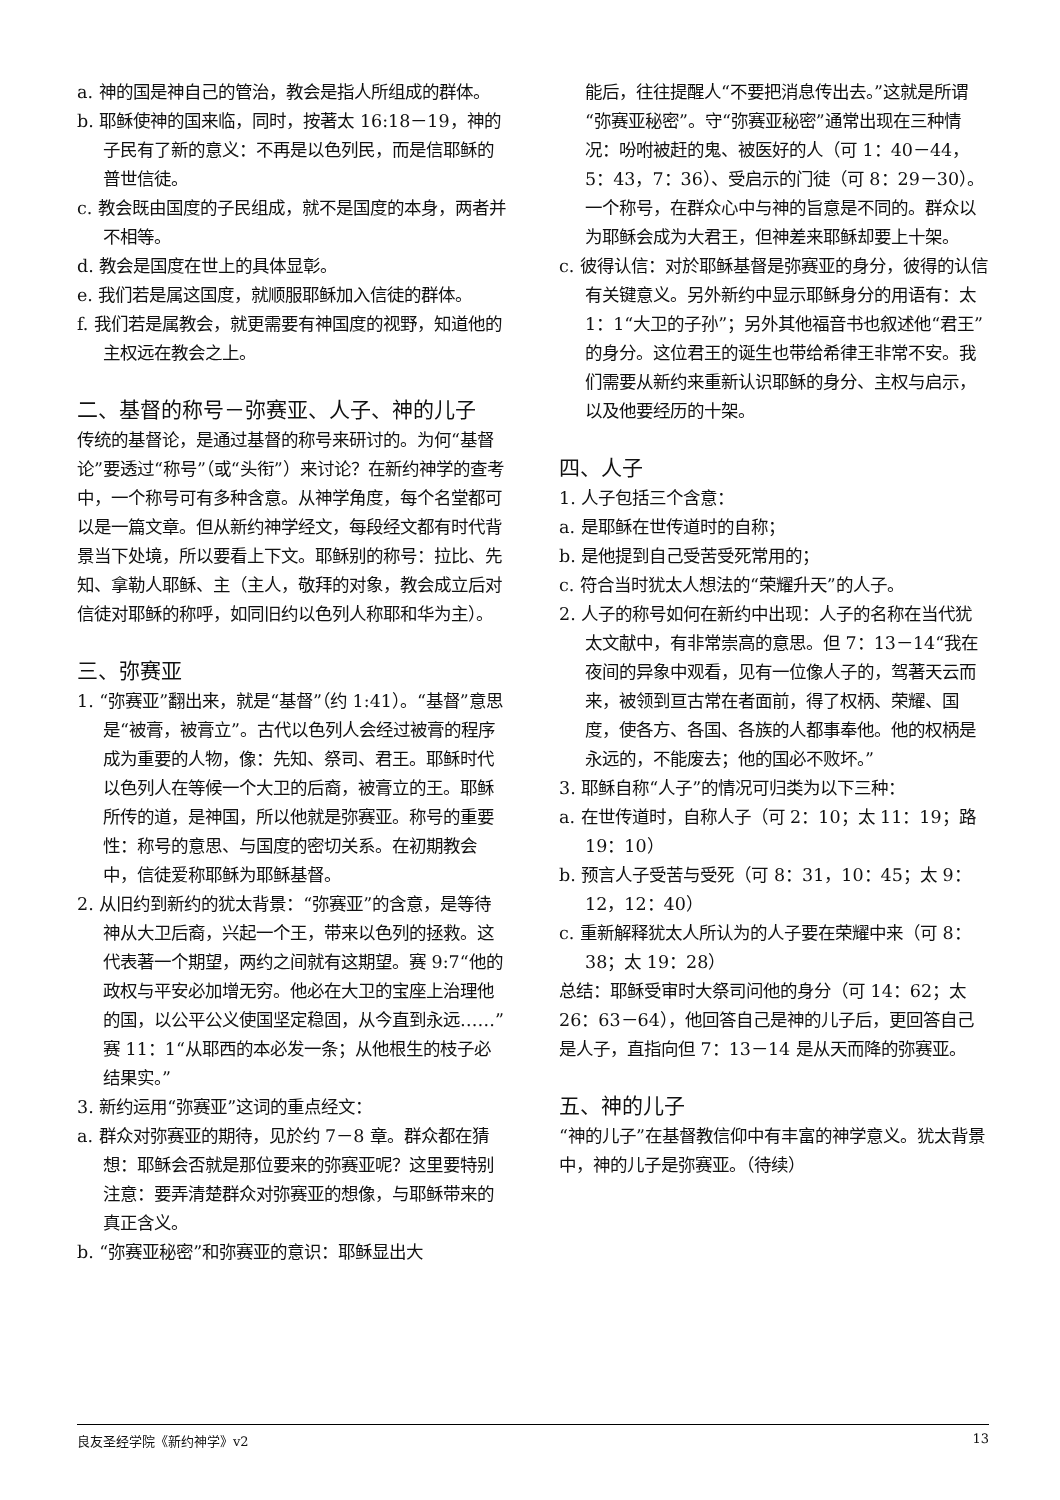a. 神的国是神自己的管治，教会是指人所组成的群体。
b. 耶稣使神的国来临，同时，按著太 16:18－19，神的子民有了新的意义：不再是以色列民，而是信耶稣的普世信徒。
c. 教会既由国度的子民组成，就不是国度的本身，两者并不相等。
d. 教会是国度在世上的具体显彰。
e. 我们若是属这国度，就顺服耶稣加入信徒的群体。
f. 我们若是属教会，就更需要有神国度的视野，知道他的主权远在教会之上。
二、基督的称号－弥赛亚、人子、神的儿子
传统的基督论，是通过基督的称号来研讨的。为何“基督论”要透过“称号”（或“头衔”）来讨论？在新约神学的查考中，一个称号可有多种含意。从神学角度，每个名堂都可以是一篇文章。但从新约神学经文，每段经文都有时代背景当下处境，所以要看上下文。耶稣别的称号：拉比、先知、拿勒人耶稣、主（主人，敬拜的对象，教会成立后对信徒对耶稣的称呼，如同旧约以色列人称耶和华为主）。
三、弥赛亚
1. “弥赛亚”翻出来，就是“基督”（约 1:41）。“基督”意思是“被膏，被膏立”。古代以色列人会经过被膏的程序成为重要的人物，像：先知、祭司、君王。耶稣时代以色列人在等候一个大卫的后裔，被膏立的王。耶稣所传的道，是神国，所以他就是弥赛亚。称号的重要性：称号的意思、与国度的密切关系。在初期教会中，信徒爱称耶稣为耶稣基督。
2. 从旧约到新约的犹太背景：“弥赛亚”的含意，是等待神从大卫后裔，兴起一个王，带来以色列的拯救。这代表著一个期望，两约之间就有这期望。赛 9:7“他的政权与平安必加增无穷。他必在大卫的宝座上治理他的国，以公平公义使国坚定稳固，从今直到永远……”赛 11：1“从耶西的本必发一条；从他根生的枝子必结果实。”
3. 新约运用“弥赛亚”这词的重点经文：
a. 群众对弥赛亚的期待，见於约 7－8 章。群众都在猜想：耶稣会否就是那位要来的弥赛亚呢？这里要特别注意：要弄清楚群众对弥赛亚的想像，与耶稣带来的真正含义。
b. “弥赛亚秘密”和弥赛亚的意识：耶稣显出大
能后，往往提醒人“不要把消息传出去。”这就是所谓“弥赛亚秘密”。守“弥赛亚秘密”通常出现在三种情况：吩咐被赶的鬼、被医好的人（可 1：40－44，5：43，7：36）、受启示的门徒（可 8：29－30）。一个称号，在群众心中与神的旨意是不同的。群众以为耶稣会成为大君王，但神差来耶稣却要上十架。
c. 彼得认信：对於耶稣基督是弥赛亚的身分，彼得的认信有关键意义。另外新约中显示耶稣身分的用语有：太 1：1“大卫的子孙”；另外其他福音书也叙述他“君王”的身分。这位君王的诞生也带给希律王非常不安。我们需要从新约来重新认识耶稣的身分、主权与启示，以及他要经历的十架。
四、人子
1. 人子包括三个含意：
a. 是耶稣在世传道时的自称；
b. 是他提到自己受苦受死常用的；
c. 符合当时犹太人想法的“荣耀升天”的人子。
2. 人子的称号如何在新约中出现：人子的名称在当代犹太文献中，有非常崇高的意思。但 7：13－14“我在夜间的异象中观看，见有一位像人子的，驾著天云而来，被领到亘古常在者面前，得了权柄、荣耀、国度，使各方、各国、各族的人都事奉他。他的权柄是永远的，不能废去；他的国必不败坏。”
3. 耶稣自称“人子”的情况可归类为以下三种：
a. 在世传道时，自称人子（可 2：10；太 11：19；路 19：10）
b. 预言人子受苦与受死（可 8：31，10：45；太 9：12，12：40）
c. 重新解释犹太人所认为的人子要在荣耀中来（可 8：38；太 19：28）
总结：耶稣受审时大祭司问他的身分（可 14：62；太 26：63－64），他回答自己是神的儿子后，更回答自己是人子，直指向但 7：13－14 是从天而降的弥赛亚。
五、神的儿子
“神的儿子”在基督教信仰中有丰富的神学意义。犹太背景中，神的儿子是弥赛亚。（待续）
良友圣经学院《新约神学》v2 13